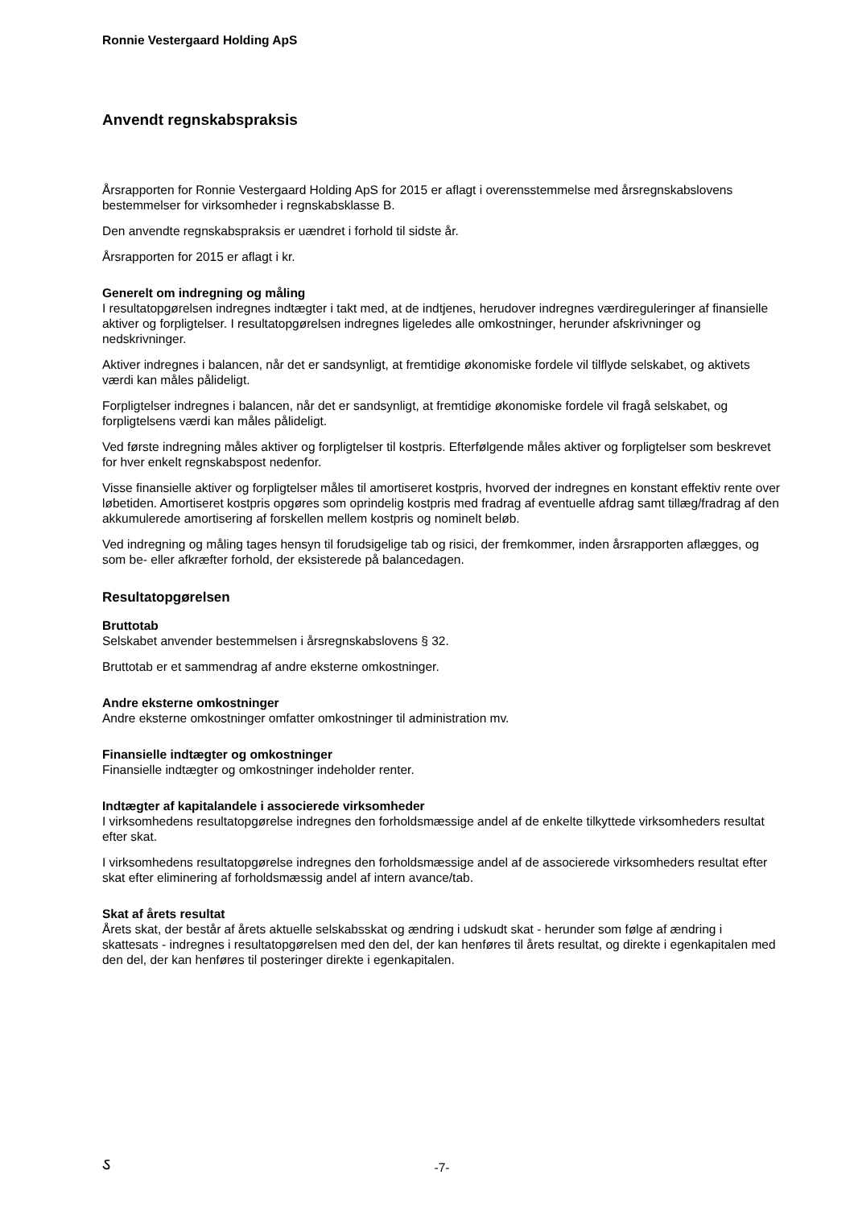Ronnie Vestergaard Holding ApS
Anvendt regnskabspraksis
Årsrapporten for Ronnie Vestergaard Holding ApS for 2015 er aflagt i overensstemmelse med årsregnskabslovens bestemmelser for virksomheder i regnskabsklasse B.
Den anvendte regnskabspraksis er uændret i forhold til sidste år.
Årsrapporten for 2015 er aflagt i kr.
Generelt om indregning og måling
I resultatopgørelsen indregnes indtægter i takt med, at de indtjenes, herudover indregnes værdireguleringer af finansielle aktiver og forpligtelser. I resultatopgørelsen indregnes ligeledes alle omkostninger, herunder afskrivninger og nedskrivninger.
Aktiver indregnes i balancen, når det er sandsynligt, at fremtidige økonomiske fordele vil tilflyde selskabet, og aktivets værdi kan måles pålideligt.
Forpligtelser indregnes i balancen, når det er sandsynligt, at fremtidige økonomiske fordele vil fragå selskabet, og forpligtelsens værdi kan måles pålideligt.
Ved første indregning måles aktiver og forpligtelser til kostpris. Efterfølgende måles aktiver og forpligtelser som beskrevet for hver enkelt regnskabspost nedenfor.
Visse finansielle aktiver og forpligtelser måles til amortiseret kostpris, hvorved der indregnes en konstant effektiv rente over løbetiden. Amortiseret kostpris opgøres som oprindelig kostpris med fradrag af eventuelle afdrag samt tillæg/fradrag af den akkumulerede amortisering af forskellen mellem kostpris og nominelt beløb.
Ved indregning og måling tages hensyn til forudsigelige tab og risici, der fremkommer, inden årsrapporten aflægges, og som be- eller afkræfter forhold, der eksisterede på balancedagen.
Resultatopgørelsen
Bruttotab
Selskabet anvender bestemmelsen i årsregnskabslovens § 32.
Bruttotab er et sammendrag af andre eksterne omkostninger.
Andre eksterne omkostninger
Andre eksterne omkostninger omfatter omkostninger til administration mv.
Finansielle indtægter og omkostninger
Finansielle indtægter og omkostninger indeholder renter.
Indtægter af kapitalandele i associerede virksomheder
I virksomhedens resultatopgørelse indregnes den forholdsmæssige andel af de enkelte tilkyttede virksomheders resultat efter skat.
I virksomhedens resultatopgørelse indregnes den forholdsmæssige andel af de associerede virksomheders resultat efter skat efter eliminering af forholdsmæssig andel af intern avance/tab.
Skat af årets resultat
Årets skat, der består af årets aktuelle selskabsskat og ændring i udskudt skat - herunder som følge af ændring i skattesats - indregnes i resultatopgørelsen med den del, der kan henføres til årets resultat, og direkte i egenkapitalen med den del, der kan henføres til posteringer direkte i egenkapitalen.
ઽ
-7-